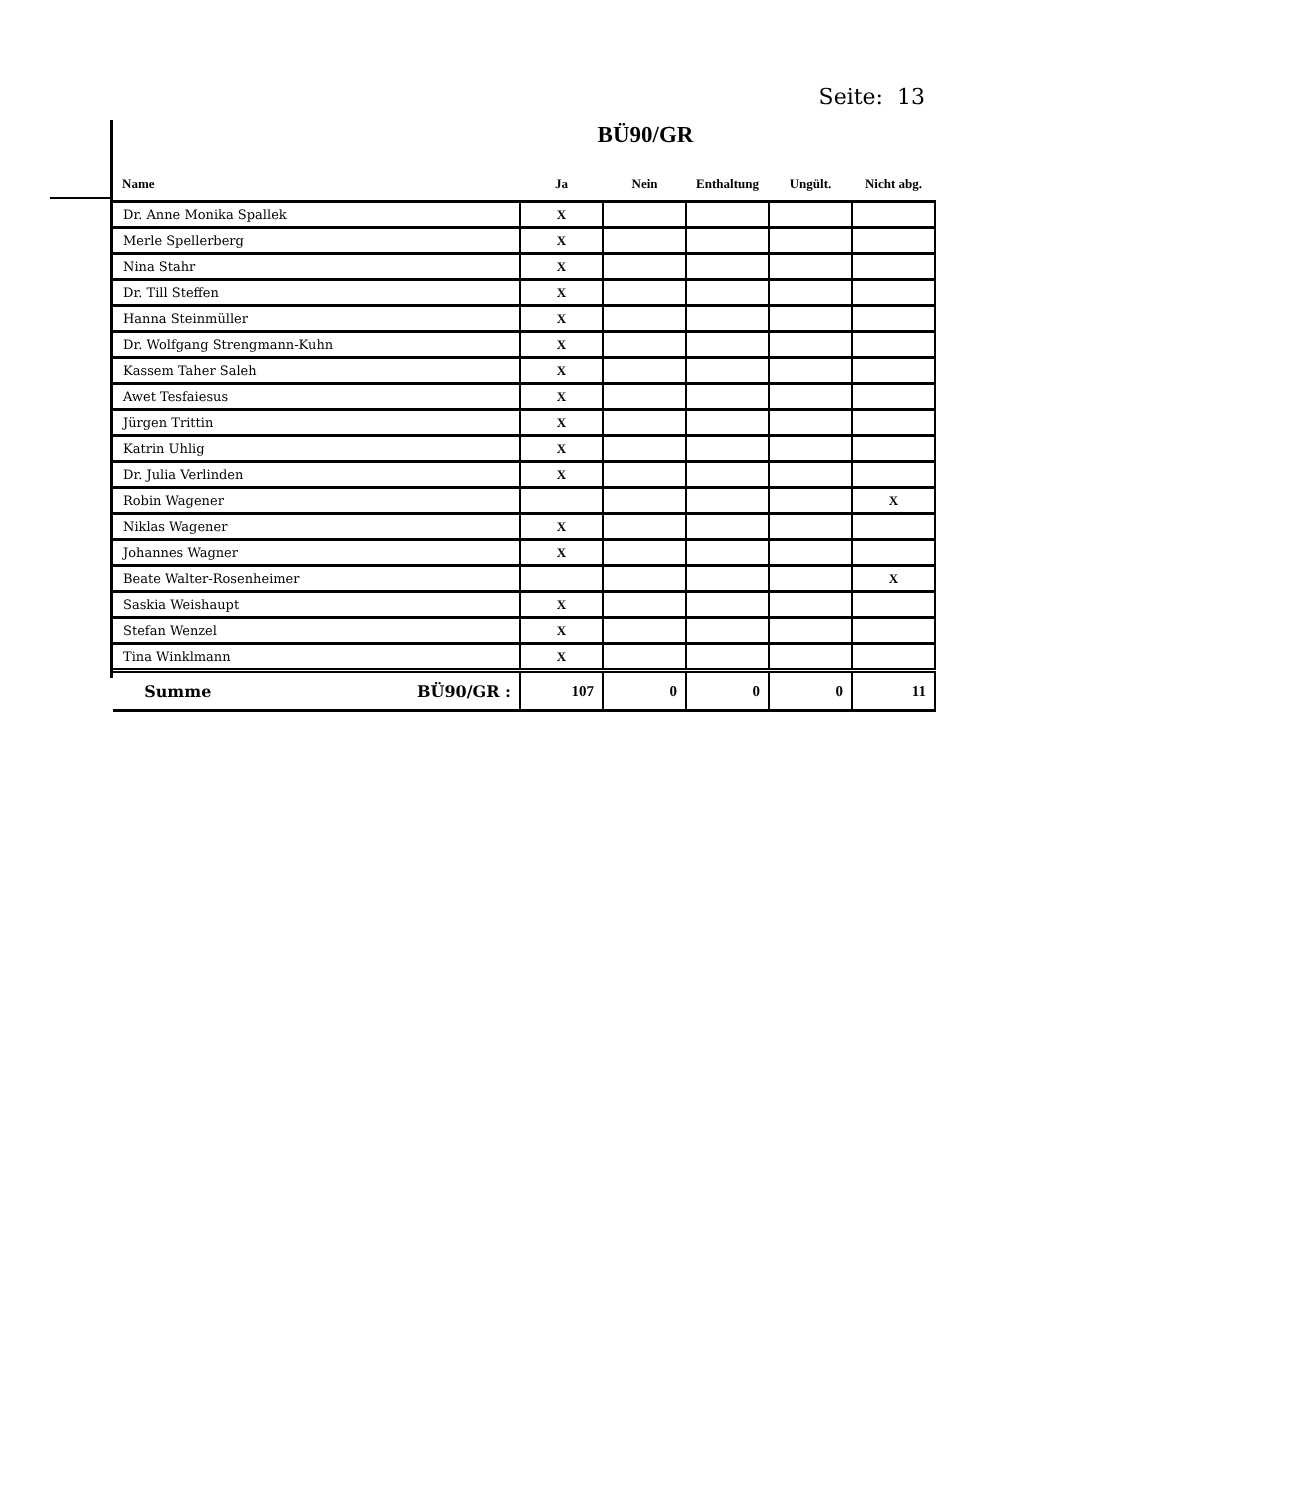Seite: 13
BÜ90/GR
| Name | Ja | Nein | Enthaltung | Ungült. | Nicht abg. |
| --- | --- | --- | --- | --- | --- |
| Dr. Anne Monika Spallek | X | | | | |
| Merle Spellerberg | X | | | | |
| Nina Stahr | X | | | | |
| Dr. Till Steffen | X | | | | |
| Hanna Steinmüller | X | | | | |
| Dr. Wolfgang Strengmann-Kuhn | X | | | | |
| Kassem Taher Saleh | X | | | | |
| Awet Tesfaiesus | X | | | | |
| Jürgen Trittin | X | | | | |
| Katrin Uhlig | X | | | | |
| Dr. Julia Verlinden | X | | | | |
| Robin Wagener | | | | | X |
| Niklas Wagener | X | | | | |
| Johannes Wagner | X | | | | |
| Beate Walter-Rosenheimer | | | | | X |
| Saskia Weishaupt | X | | | | |
| Stefan Wenzel | X | | | | |
| Tina Winklmann | X | | | | |
| Summe BÜ90/GR : | 107 | 0 | 0 | 0 | 11 |